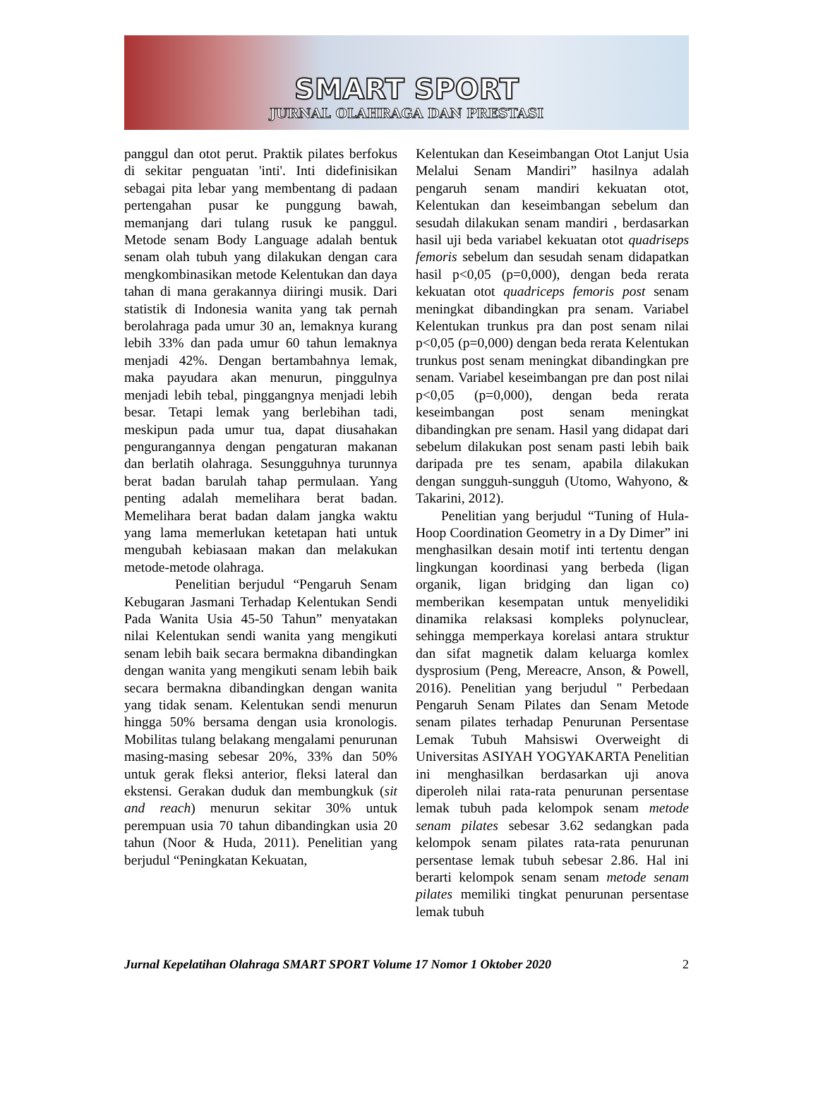SMART SPORT
JURNAL OLAHRAGA DAN PRESTASI
panggul dan otot perut. Praktik pilates berfokus di sekitar penguatan 'inti'. Inti didefinisikan sebagai pita lebar yang membentang di padaan pertengahan pusar ke punggung bawah, memanjang dari tulang rusuk ke panggul. Metode senam Body Language adalah bentuk senam olah tubuh yang dilakukan dengan cara mengkombinasikan metode Kelentukan dan daya tahan di mana gerakannya diiringi musik. Dari statistik di Indonesia wanita yang tak pernah berolahraga pada umur 30 an, lemaknya kurang lebih 33% dan pada umur 60 tahun lemaknya menjadi 42%. Dengan bertambahnya lemak, maka payudara akan menurun, pinggulnya menjadi lebih tebal, pinggangnya menjadi lebih besar. Tetapi lemak yang berlebihan tadi, meskipun pada umur tua, dapat diusahakan pengurangannya dengan pengaturan makanan dan berlatih olahraga. Sesungguhnya turunnya berat badan barulah tahap permulaan. Yang penting adalah memelihara berat badan. Memelihara berat badan dalam jangka waktu yang lama memerlukan ketetapan hati untuk mengubah kebiasaan makan dan melakukan metode-metode olahraga.
Penelitian berjudul “Pengaruh Senam Kebugaran Jasmani Terhadap Kelentukan Sendi Pada Wanita Usia 45-50 Tahun” menyatakan nilai Kelentukan sendi wanita yang mengikuti senam lebih baik secara bermakna dibandingkan dengan wanita yang mengikuti senam lebih baik secara bermakna dibandingkan dengan wanita yang tidak senam. Kelentukan sendi menurun hingga 50% bersama dengan usia kronologis. Mobilitas tulang belakang mengalami penurunan masing-masing sebesar 20%, 33% dan 50% untuk gerak fleksi anterior, fleksi lateral dan ekstensi. Gerakan duduk dan membungkuk (sit and reach) menurun sekitar 30% untuk perempuan usia 70 tahun dibandingkan usia 20 tahun (Noor & Huda, 2011). Penelitian yang berjudul “Peningkatan Kekuatan,
Kelentukan dan Keseimbangan Otot Lanjut Usia Melalui Senam Mandiri” hasilnya adalah pengaruh senam mandiri kekuatan otot, Kelentukan dan keseimbangan sebelum dan sesudah dilakukan senam mandiri , berdasarkan hasil uji beda variabel kekuatan otot quadriseps femoris sebelum dan sesudah senam didapatkan hasil p<0,05 (p=0,000), dengan beda rerata kekuatan otot quadriceps femoris post senam meningkat dibandingkan pra senam. Variabel Kelentukan trunkus pra dan post senam nilai p<0,05 (p=0,000) dengan beda rerata Kelentukan trunkus post senam meningkat dibandingkan pre senam. Variabel keseimbangan pre dan post nilai p<0,05 (p=0,000), dengan beda rerata keseimbangan post senam meningkat dibandingkan pre senam. Hasil yang didapat dari sebelum dilakukan post senam pasti lebih baik daripada pre tes senam, apabila dilakukan dengan sungguh-sungguh (Utomo, Wahyono, & Takarini, 2012).
Penelitian yang berjudul “Tuning of Hula-Hoop Coordination Geometry in a Dy Dimer” ini menghasilkan desain motif inti tertentu dengan lingkungan koordinasi yang berbeda (ligan organik, ligan bridging dan ligan co) memberikan kesempatan untuk menyelidiki dinamika relaksasi kompleks polynuclear, sehingga memperkaya korelasi antara struktur dan sifat magnetik dalam keluarga komlex dysprosium (Peng, Mereacre, Anson, & Powell, 2016). Penelitian yang berjudul " Perbedaan Pengaruh Senam Pilates dan Senam Metode senam pilates terhadap Penurunan Persentase Lemak Tubuh Mahsiswi Overweight di Universitas ASIYAH YOGYAKARTA Penelitian ini menghasilkan berdasarkan uji anova diperoleh nilai rata-rata penurunan persentase lemak tubuh pada kelompok senam metode senam pilates sebesar 3.62 sedangkan pada kelompok senam pilates rata-rata penurunan persentase lemak tubuh sebesar 2.86. Hal ini berarti kelompok senam senam metode senam pilates memiliki tingkat penurunan persentase lemak tubuh
Jurnal Kepelatihan Olahraga SMART SPORT Volume 17 Nomor 1 Oktober 2020 2